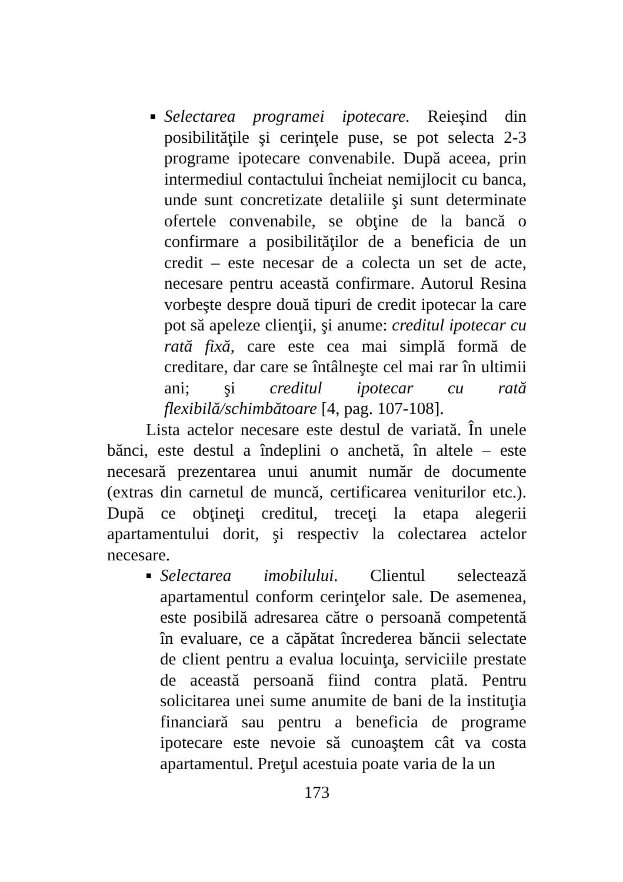■ Selectarea programei ipotecare. Reieşind din posibilităţile şi cerinţele puse, se pot selecta 2-3 programe ipotecare convenabile. După aceea, prin intermediul contactului încheiat nemijlocit cu banca, unde sunt concretizate detaliile şi sunt determinate ofertele convenabile, se obţine de la bancă o confirmare a posibilităţilor de a beneficia de un credit – este necesar de a colecta un set de acte, necesare pentru această confirmare. Autorul Resina vorbeşte despre două tipuri de credit ipotecar la care pot să apeleze clienţii, şi anume: creditul ipotecar cu rată fixă, care este cea mai simplă formă de creditare, dar care se întâlneşte cel mai rar în ultimii ani; şi creditul ipotecar cu rată flexibilă/schimbătoare [4, pag. 107-108].
Lista actelor necesare este destul de variată. În unele bănci, este destul a îndeplini o anchetă, în altele – este necesară prezentarea unui anumit număr de documente (extras din carnetul de muncă, certificarea veniturilor etc.). După ce obţineţi creditul, treceţi la etapa alegerii apartamentului dorit, şi respectiv la colectarea actelor necesare.
■ Selectarea imobilului. Clientul selectează apartamentul conform cerinţelor sale. De asemenea, este posibilă adresarea către o persoană competentă în evaluare, ce a căpătat încrederea băncii selectate de client pentru a evalua locuinţa, serviciile prestate de această persoană fiind contra plată. Pentru solicitarea unei sume anumite de bani de la instituţia financiară sau pentru a beneficia de programe ipotecare este nevoie să cunoaştem cât va costa apartamentul. Preţul acestuia poate varia de la un
173